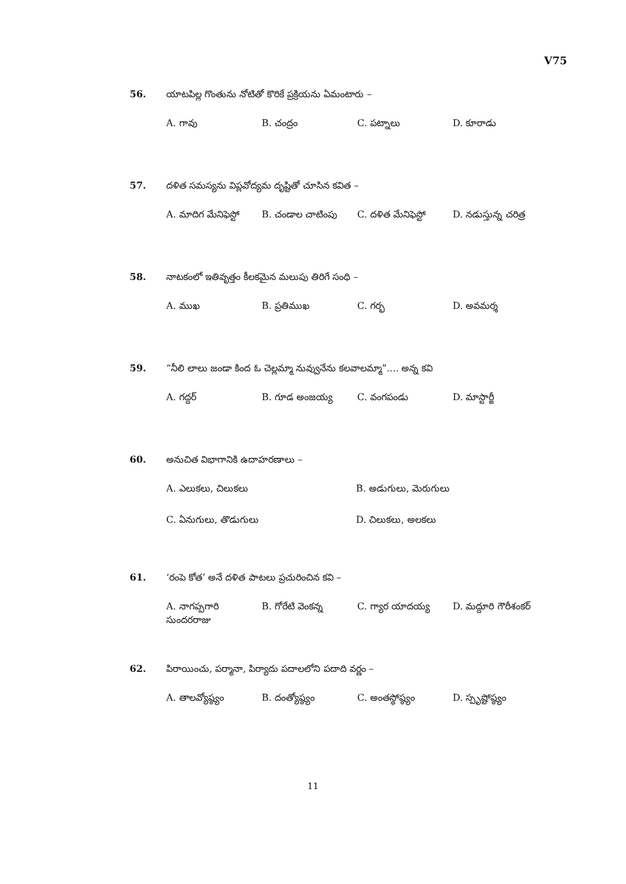V75
56. యాటపిల్ల గొంతును నోటితో కొరికే ప్రక్రియను ఏమంటారు –
A. గావు B. చంద్రం C. పట్నాలు D. కూరాడు
57. దళిత సమస్యను విప్లవోద్యమ దృష్టితో చూసిన కవిత –
A. మాదిగ మేనిఫెస్టో B. చండాల చాటింపు C. దళిత మేనిఫెస్టో D. నడుస్తున్న చరిత్ర
58. నాటకంలో ఇతివృత్తం కీలకమైన మలుపు తిరిగే సంధి –
A. ముఖ B. ప్రతిముఖ C. గర్భ D. అవమర్శ
59. “నీలి లాలు జండా కింద ఓ చెల్లమ్మా నువ్వునేను కలవాలమ్మా”.... అన్న కవి
A. గద్దర్ B. గూడ అంజయ్య C. వంగపండు D. మాస్టార్జీ
60. అనుచిత విభాగానికి ఉదాహరణాలు –
A. ఎలుకలు, చిలుకలు B. అడుగులు, మెరుగులు C. ఏనుగులు, తొడుగులు D. చిలుకలు, అలకలు
61. ‘రంపె కోత’ అనే దళిత పాటలు ప్రచురించిన కవి –
A. నాగప్పగారి సుందరరాజు B. గోరేటి వెంకన్న C. గ్యార యాదయ్య D. మద్దూరి గౌరీశంకర్
62. పిరాయించు, పర్మానా, పిర్యాదు పదాలలోని పదాది వర్ణం –
A. తాలవ్యోష్ఠ్యం B. దంత్యోష్ఠ్యం C. అంతస్థోష్ఠ్యం D. స్పృష్టోష్ఠ్యం
11